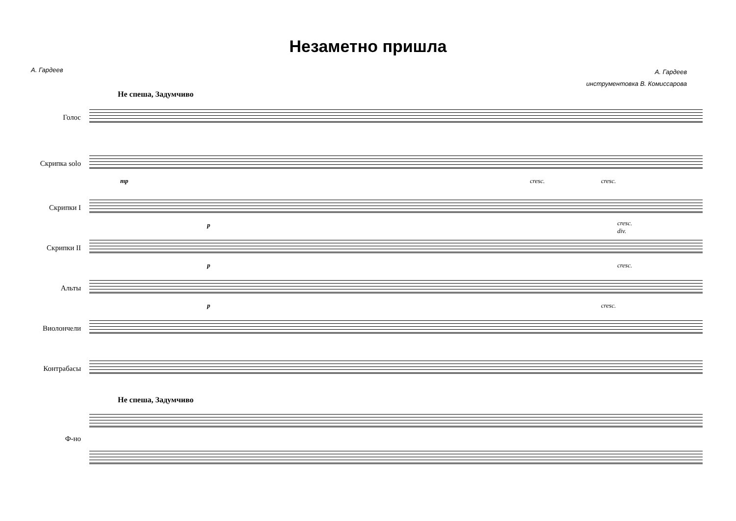Незаметно пришла
А. Гардеев
А. Гардеев
инструментовка В. Комиссарова
Не спеша, Задумчиво
Голос
Скрипка solo
mp cresc. cresc.
Скрипки I
p
cresc.
div.
Скрипки II
p cresc.
Альты
p cresc.
Виолончели
Контрабасы
Не спеша, Задумчиво
Ф-но